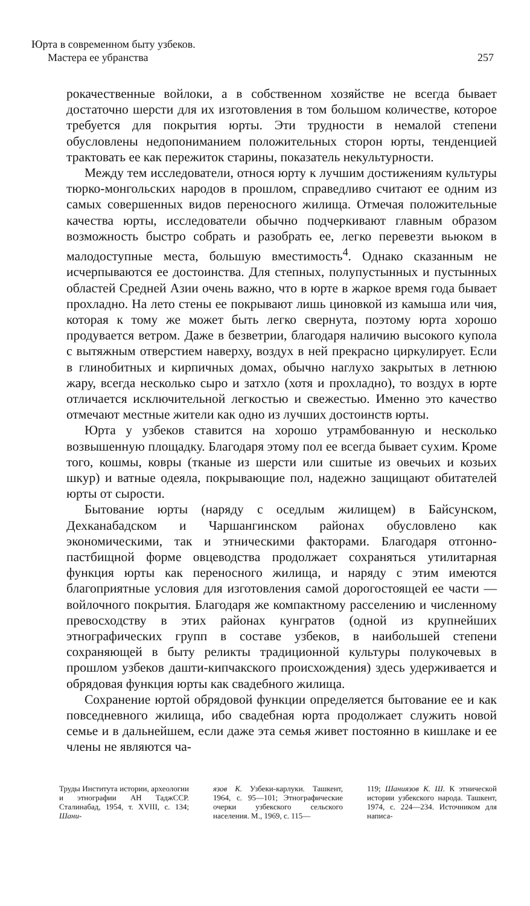Юрта в современном быту узбеков.
Мастера ее убранства
257
рокачественные войлоки, а в собственном хозяйстве не всегда бывает достаточно шерсти для их изготовления в том большом количестве, которое требуется для покрытия юрты. Эти трудности в немалой степени обусловлены недопониманием положительных сторон юрты, тенденцией трактовать ее как пережиток старины, показатель некультурности.
Между тем исследователи, относя юрту к лучшим достижениям культуры тюрко-монгольских народов в прошлом, справедливо считают ее одним из самых совершенных видов переносного жилища. Отмечая положительные качества юрты, исследователи обычно подчеркивают главным образом возможность быстро собрать и разобрать ее, легко перевезти вьюком в малодоступные места, большую вместимость<sup>4</sup>. Однако сказанным не исчерпываются ее достоинства. Для степных, полупустынных и пустынных областей Средней Азии очень важно, что в юрте в жаркое время года бывает прохладно. На лето стены ее покрывают лишь циновкой из камыша или чия, которая к тому же может быть легко свернута, поэтому юрта хорошо продувается ветром. Даже в безветрии, благодаря наличию высокого купола с вытяжным отверстием наверху, воздух в ней прекрасно циркулирует. Если в глинобитных и кирпичных домах, обычно наглухо закрытых в летнюю жару, всегда несколько сыро и затхло (хотя и прохладно), то воздух в юрте отличается исключительной легкостью и свежестью. Именно это качество отмечают местные жители как одно из лучших достоинств юрты.
Юрта у узбеков ставится на хорошо утрамбованную и несколько возвышенную площадку. Благодаря этому пол ее всегда бывает сухим. Кроме того, кошмы, ковры (тканые из шерсти или сшитые из овечьих и козьих шкур) и ватные одеяла, покрывающие пол, надежно защищают обитателей юрты от сырости.
Бытование юрты (наряду с оседлым жилищем) в Байсунском, Дехканабадском и Чаршангинском районах обусловлено как экономическими, так и этническими факторами. Благодаря отгонно-пастбищной форме овцеводства продолжает сохраняться утилитарная функция юрты как переносного жилища, и наряду с этим имеются благоприятные условия для изготовления самой дорогостоящей ее части — войлочного покрытия. Благодаря же компактному расселению и численному превосходству в этих районах кунгратов (одной из крупнейших этнографических групп в составе узбеков, в наибольшей степени сохраняющей в быту реликты традиционной культуры полукочевых в прошлом узбеков дашти-кипчакского происхождения) здесь удерживается и обрядовая функция юрты как свадебного жилища.
Сохранение юртой обрядовой функции определяется бытование ее и как повседневного жилища, ибо свадебная юрта продолжает служить новой семье и в дальнейшем, если даже эта семья живет постоянно в кишлаке и ее члены не являются ча-
Труды Института истории, археологии и этнографии АН ТаджССР. Сталинабад, 1954, т. XVIII, с. 134; Шани-
язов К. Узбеки-карлуки. Ташкент, 1964, с. 95—101; Этнографические очерки узбекского сельского населения. М., 1969, с. 115—
119; Шаниязов К. Ш. К этнической истории узбекского народа. Ташкент, 1974, с. 224—234. Источником для написа-